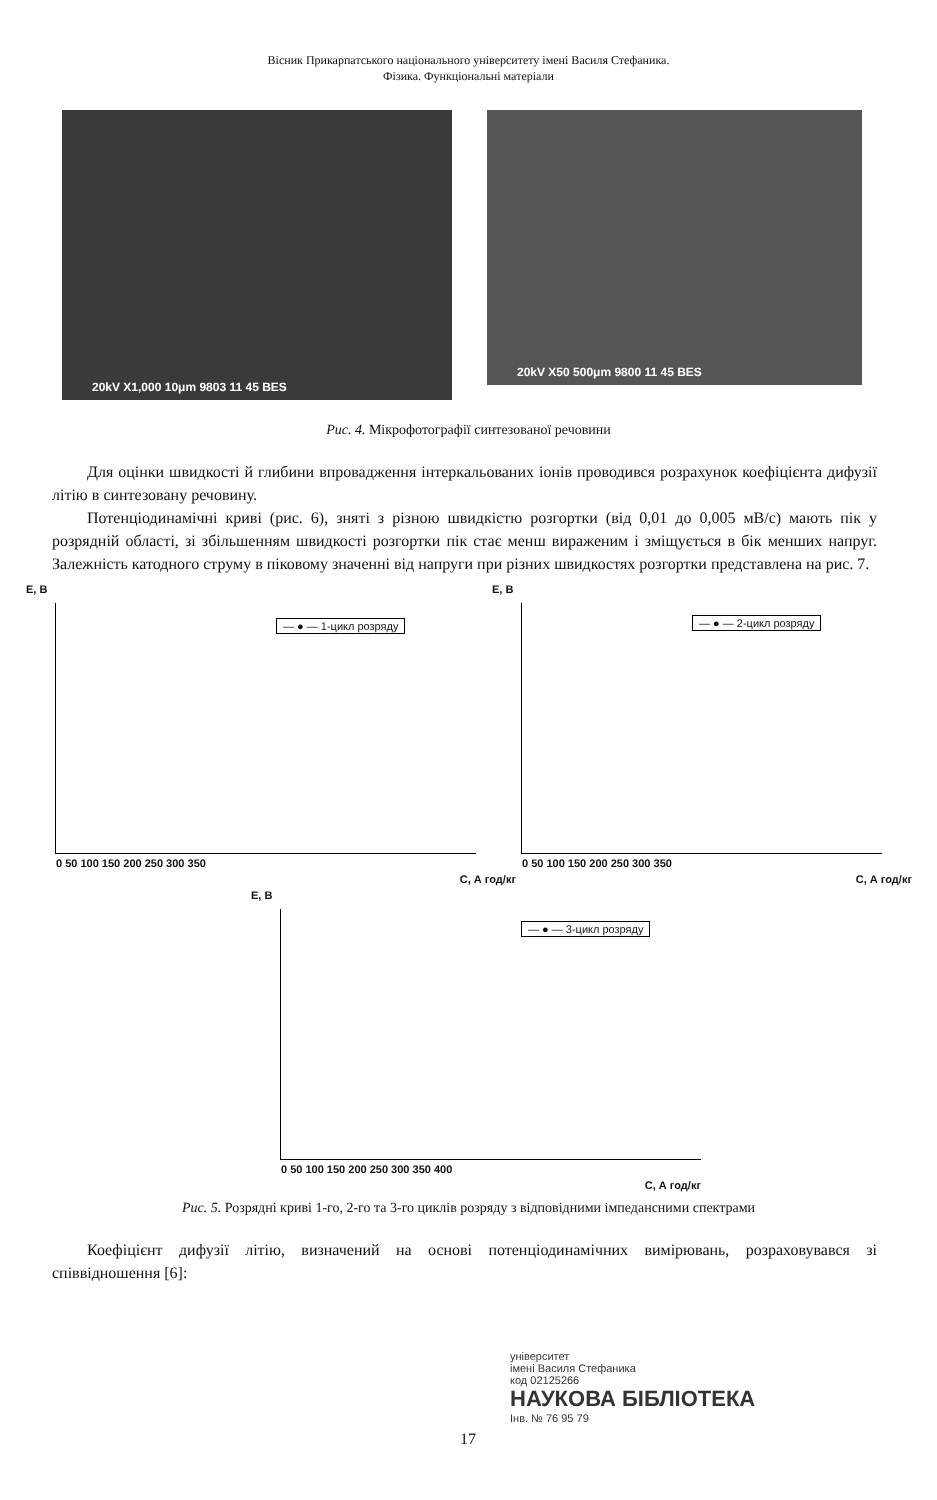Вісник Прикарпатського національного університету імені Василя Стефаника.
Фізика. Функціональні матеріали
20kV X1,000 10μm 9803 11 45 BES
20kV X50 500μm 9800 11 45 BES
Рис. 4. Мікрофотографії синтезованої речовини
Для оцінки швидкості й глибини впровадження інтеркальованих іонів проводився розрахунок коефіцієнта дифузії літію в синтезовану речовину.
Потенціодинамічні криві (рис. 6), зняті з різною швидкістю розгортки (від 0,01 до 0,005 мВ/с) мають пік у розрядній області, зі збільшенням швидкості розгортки пік стає менш вираженим і зміщується в бік менших напруг. Залежність катодного струму в піковому значенні від напруги при різних швидкостях розгортки представлена на рис. 7.
E, B
— ● — 1-цикл розряду
0 50 100 150 200 250 300 350
C, А год/кг
E, B
— ● — 2-цикл розряду
0 50 100 150 200 250 300 350
C, А год/кг
E, B
— ● — 3-цикл розряду
0 50 100 150 200 250 300 350 400
C, А год/кг
Рис. 5. Розрядні криві 1-го, 2-го та 3-го циклів розряду з відповідними імпедансними спектрами
Коефіцієнт дифузії літію, визначений на основі потенціодинамічних вимірювань, розраховувався зі співвідношення [6]:
університет
імені Василя Стефаника
код 02125266
НАУКОВА БІБЛІОТЕКА
Інв. № 76 95 79
17